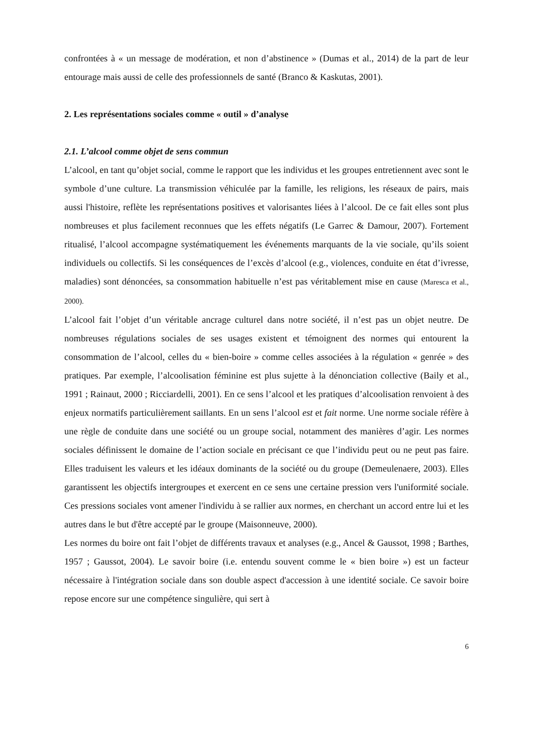confrontées à « un message de modération, et non d’abstinence » (Dumas et al., 2014) de la part de leur entourage mais aussi de celle des professionnels de santé (Branco & Kaskutas, 2001).
2. Les représentations sociales comme « outil » d’analyse
2.1. L’alcool comme objet de sens commun
L’alcool, en tant qu’objet social, comme le rapport que les individus et les groupes entretiennent avec sont le symbole d’une culture. La transmission véhiculée par la famille, les religions, les réseaux de pairs, mais aussi l'histoire, reflète les représentations positives et valorisantes liées à l’alcool. De ce fait elles sont plus nombreuses et plus facilement reconnues que les effets négatifs (Le Garrec & Damour, 2007). Fortement ritualisé, l’alcool accompagne systématiquement les événements marquants de la vie sociale, qu’ils soient individuels ou collectifs. Si les conséquences de l’excès d’alcool (e.g., violences, conduite en état d’ivresse, maladies) sont dénoncées, sa consommation habituelle n’est pas véritablement mise en cause (Maresca et al., 2000).
L’alcool fait l’objet d’un véritable ancrage culturel dans notre société, il n’est pas un objet neutre. De nombreuses régulations sociales de ses usages existent et témoignent des normes qui entourent la consommation de l’alcool, celles du « bien-boire » comme celles associées à la régulation « genrée » des pratiques. Par exemple, l’alcoolisation féminine est plus sujette à la dénonciation collective (Baily et al., 1991 ; Rainaut, 2000 ; Ricciardelli, 2001). En ce sens l’alcool et les pratiques d’alcoolisation renvoient à des enjeux normatifs particulièrement saillants. En un sens l’alcool est et fait norme. Une norme sociale réfère à une règle de conduite dans une société ou un groupe social, notamment des manières d’agir. Les normes sociales définissent le domaine de l’action sociale en précisant ce que l’individu peut ou ne peut pas faire. Elles traduisent les valeurs et les idéaux dominants de la société ou du groupe (Demeulenaere, 2003). Elles garantissent les objectifs intergroupes et exercent en ce sens une certaine pression vers l'uniformité sociale. Ces pressions sociales vont amener l'individu à se rallier aux normes, en cherchant un accord entre lui et les autres dans le but d'être accepté par le groupe (Maisonneuve, 2000).
Les normes du boire ont fait l’objet de différents travaux et analyses (e.g., Ancel & Gaussot, 1998 ; Barthes, 1957 ; Gaussot, 2004). Le savoir boire (i.e. entendu souvent comme le « bien boire ») est un facteur nécessaire à l'intégration sociale dans son double aspect d'accession à une identité sociale. Ce savoir boire repose encore sur une compétence singulière, qui sert à
6